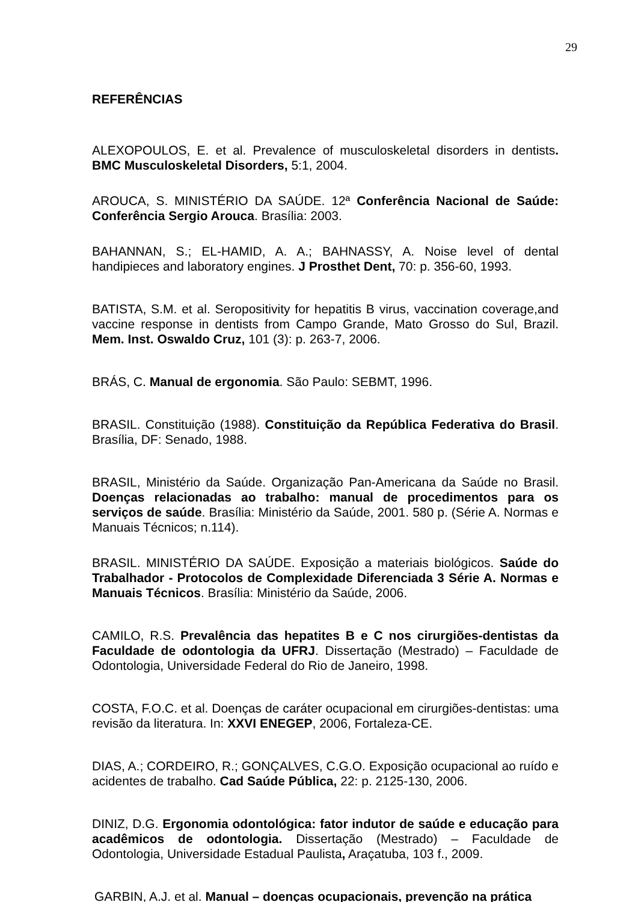29
REFERÊNCIAS
ALEXOPOULOS, E. et al. Prevalence of musculoskeletal disorders in dentists. BMC Musculoskeletal Disorders, 5:1, 2004.
AROUCA, S. MINISTÉRIO DA SAÚDE. 12ª Conferência Nacional de Saúde: Conferência Sergio Arouca. Brasília: 2003.
BAHANNAN, S.; EL-HAMID, A. A.; BAHNASSY, A. Noise level of dental handipieces and laboratory engines. J Prosthet Dent, 70: p. 356-60, 1993.
BATISTA, S.M. et al. Seropositivity for hepatitis B virus, vaccination coverage,and vaccine response in dentists from Campo Grande, Mato Grosso do Sul, Brazil. Mem. Inst. Oswaldo Cruz, 101 (3): p. 263-7, 2006.
BRÁS, C. Manual de ergonomia. São Paulo: SEBMT, 1996.
BRASIL. Constituição (1988). Constituição da República Federativa do Brasil. Brasília, DF: Senado, 1988.
BRASIL, Ministério da Saúde. Organização Pan-Americana da Saúde no Brasil. Doenças relacionadas ao trabalho: manual de procedimentos para os serviços de saúde. Brasília: Ministério da Saúde, 2001. 580 p. (Série A. Normas e Manuais Técnicos; n.114).
BRASIL. MINISTÉRIO DA SAÚDE. Exposição a materiais biológicos. Saúde do Trabalhador - Protocolos de Complexidade Diferenciada 3 Série A. Normas e Manuais Técnicos. Brasília: Ministério da Saúde, 2006.
CAMILO, R.S. Prevalência das hepatites B e C nos cirurgiões-dentistas da Faculdade de odontologia da UFRJ. Dissertação (Mestrado) – Faculdade de Odontologia, Universidade Federal do Rio de Janeiro, 1998.
COSTA, F.O.C. et al. Doenças de caráter ocupacional em cirurgiões-dentistas: uma revisão da literatura. In: XXVI ENEGEP, 2006, Fortaleza-CE.
DIAS, A.; CORDEIRO, R.; GONÇALVES, C.G.O. Exposição ocupacional ao ruído e acidentes de trabalho. Cad Saúde Pública, 22: p. 2125-130, 2006.
DINIZ, D.G. Ergonomia odontológica: fator indutor de saúde e educação para acadêmicos de odontologia. Dissertação (Mestrado) – Faculdade de Odontologia, Universidade Estadual Paulista, Araçatuba, 103 f., 2009.
GARBIN, A.J. et al. Manual – doenças ocupacionais, prevenção na prática